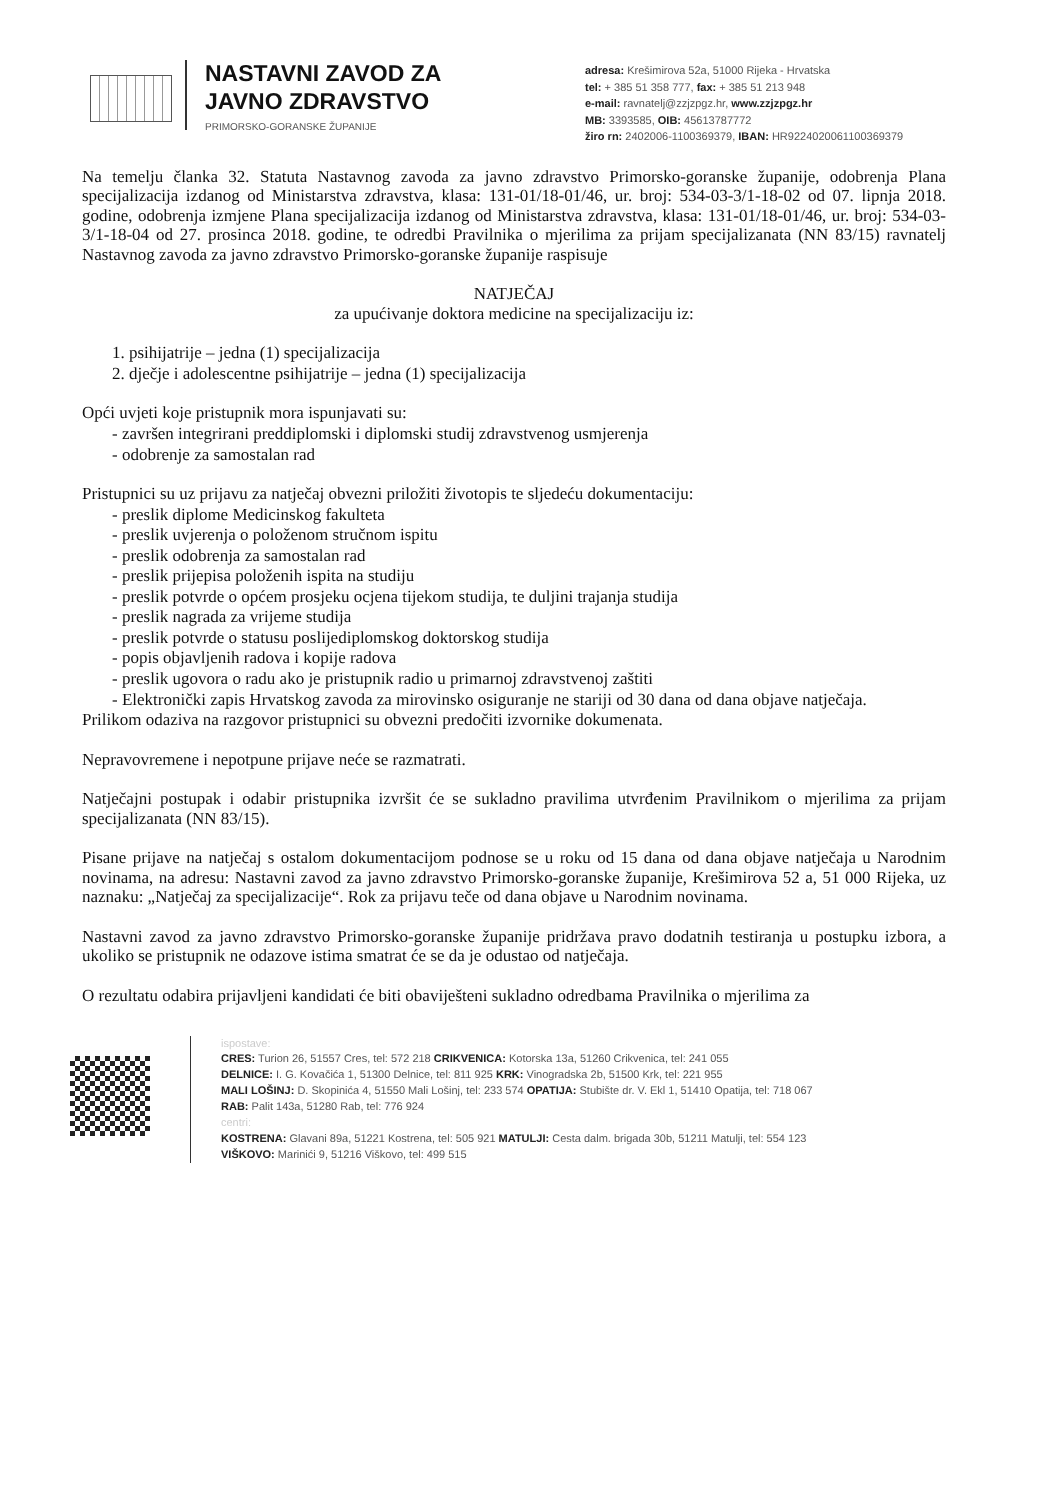NASTAVNI ZAVOD ZA
JAVNO ZDRAVSTVO
PRIMORSKO-GORANSKE ŽUPANIJE
adresa: Krešimirova 52a, 51000 Rijeka - Hrvatska
tel: + 385 51 358 777, fax: + 385 51 213 948
e-mail: ravnatelj@zzjzpgz.hr, www.zzjzpgz.hr
MB: 3393585, OIB: 45613787772
žiro rn: 2402006-1100369379, IBAN: HR9224020061100369379
Na temelju članka 32. Statuta Nastavnog zavoda za javno zdravstvo Primorsko-goranske županije, odobrenja Plana specijalizacija izdanog od Ministarstva zdravstva, klasa: 131-01/18-01/46, ur. broj: 534-03-3/1-18-02 od 07. lipnja 2018. godine, odobrenja izmjene Plana specijalizacija izdanog od Ministarstva zdravstva, klasa: 131-01/18-01/46, ur. broj: 534-03-3/1-18-04 od 27. prosinca 2018. godine, te odredbi Pravilnika o mjerilima za prijam specijalizanata (NN 83/15) ravnatelj Nastavnog zavoda za javno zdravstvo Primorsko-goranske županije raspisuje
NATJEČAJ
za upućivanje doktora medicine na specijalizaciju iz:
1. psihijatrije – jedna (1) specijalizacija
2. dječje i adolescentne psihijatrije – jedna (1) specijalizacija
Opći uvjeti koje pristupnik mora ispunjavati su:
- završen integrirani preddiplomski i diplomski studij zdravstvenog usmjerenja
- odobrenje za samostalan rad
Pristupnici su uz prijavu za natječaj obvezni priložiti životopis te sljedeću dokumentaciju:
- preslik diplome Medicinskog fakulteta
- preslik uvjerenja o položenom stručnom ispitu
- preslik odobrenja za samostalan rad
- preslik prijepisa položenih ispita na studiju
- preslik potvrde o općem prosjeku ocjena tijekom studija, te duljini trajanja studija
- preslik nagrada za vrijeme studija
- preslik potvrde o statusu poslijediplomskog doktorskog studija
- popis objavljenih radova i kopije radova
- preslik ugovora o radu ako je pristupnik radio u primarnoj zdravstvenoj zaštiti
- Elektronički zapis Hrvatskog zavoda za mirovinsko osiguranje ne stariji od 30 dana od dana objave natječaja.
Prilikom odaziva na razgovor pristupnici su obvezni predočiti izvornike dokumenata.
Nepravovremene i nepotpune prijave neće se razmatrati.
Natječajni postupak i odabir pristupnika izvršit će se sukladno pravilima utvrđenim Pravilnikom o mjerilima za prijam specijalizanata (NN 83/15).
Pisane prijave na natječaj s ostalom dokumentacijom podnose se u roku od 15 dana od dana objave natječaja u Narodnim novinama, na adresu: Nastavni zavod za javno zdravstvo Primorsko-goranske županije, Krešimirova 52 a, 51 000 Rijeka, uz naznaku: „Natječaj za specijalizacije“. Rok za prijavu teče od dana objave u Narodnim novinama.
Nastavni zavod za javno zdravstvo Primorsko-goranske županije pridržava pravo dodatnih testiranja u postupku izbora, a ukoliko se pristupnik ne odazove istima smatrat će se da je odustao od natječaja.
O rezultatu odabira prijavljeni kandidati će biti obaviješteni sukladno odredbama Pravilnika o mjerilima za
ispostave:
CRES: Turion 26, 51557 Cres, tel: 572 218 CRIKVENICA: Kotorska 13a, 51260 Crikvenica, tel: 241 055
DELNICE: I. G. Kovačića 1, 51300 Delnice, tel: 811 925 KRK: Vinogradska 2b, 51500 Krk, tel: 221 955
MALI LOŠINJ: D. Skopinića 4, 51550 Mali Lošinj, tel: 233 574 OPATIJA: Stubište dr. V. Ekl 1, 51410 Opatija, tel: 718 067
RAB: Palit 143a, 51280 Rab, tel: 776 924
centri:
KOSTRENA: Glavani 89a, 51221 Kostrena, tel: 505 921 MATULJI: Cesta dalm. brigada 30b, 51211 Matulji, tel: 554 123
VIŠKOVO: Marinići 9, 51216 Viškovo, tel: 499 515